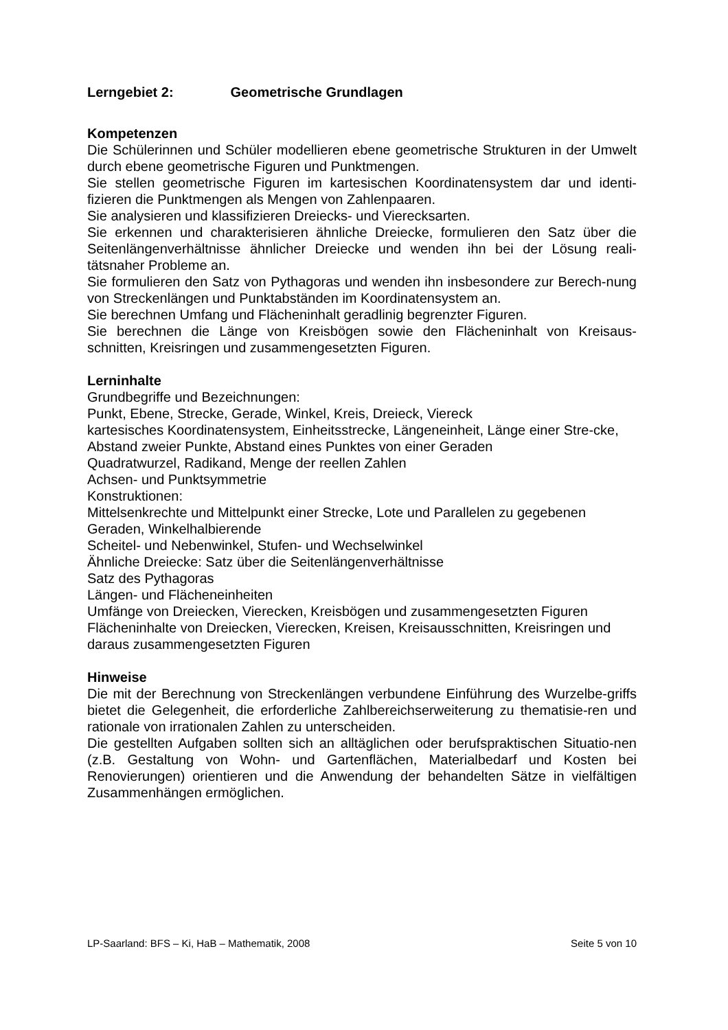Lerngebiet 2: Geometrische Grundlagen
Kompetenzen
Die Schülerinnen und Schüler modellieren ebene geometrische Strukturen in der Umwelt durch ebene geometrische Figuren und Punktmengen.
Sie stellen geometrische Figuren im kartesischen Koordinatensystem dar und identi-fizieren die Punktmengen als Mengen von Zahlenpaaren.
Sie analysieren und klassifizieren Dreiecks- und Vierecksarten.
Sie erkennen und charakterisieren ähnliche Dreiecke, formulieren den Satz über die Seitenlängenverhältnisse ähnlicher Dreiecke und wenden ihn bei der Lösung reali-tätsnaher Probleme an.
Sie formulieren den Satz von Pythagoras und wenden ihn insbesondere zur Berech-nung von Streckenlängen und Punktabständen im Koordinatensystem an.
Sie berechnen Umfang und Flächeninhalt geradlinig begrenzter Figuren.
Sie berechnen die Länge von Kreisbögen sowie den Flächeninhalt von Kreisaus-schnitten, Kreisringen und zusammengesetzten Figuren.
Lerninhalte
Grundbegriffe und Bezeichnungen:
Punkt, Ebene, Strecke, Gerade, Winkel, Kreis, Dreieck, Viereck
kartesisches Koordinatensystem, Einheitsstrecke, Längeneinheit, Länge einer Stre-cke, Abstand zweier Punkte, Abstand eines Punktes von einer Geraden
Quadratwurzel, Radikand, Menge der reellen Zahlen
Achsen- und Punktsymmetrie
Konstruktionen:
Mittelsenkrechte und Mittelpunkt einer Strecke, Lote und Parallelen zu gegebenen Geraden, Winkelhalbierende
Scheitel- und Nebenwinkel, Stufen- und Wechselwinkel
Ähnliche Dreiecke: Satz über die Seitenlängenverhältnisse
Satz des Pythagoras
Längen- und Flächeneinheiten
Umfänge von Dreiecken, Vierecken, Kreisbögen und zusammengesetzten Figuren
Flächeninhalte von Dreiecken, Vierecken, Kreisen, Kreisausschnitten, Kreisringen und daraus zusammengesetzten Figuren
Hinweise
Die mit der Berechnung von Streckenlängen verbundene Einführung des Wurzelbe-griffs bietet die Gelegenheit, die erforderliche Zahlbereichserweiterung zu thematisie-ren und rationale von irrationalen Zahlen zu unterscheiden.
Die gestellten Aufgaben sollten sich an alltäglichen oder berufspraktischen Situatio-nen (z.B. Gestaltung von Wohn- und Gartenflächen, Materialbedarf und Kosten bei Renovierungen) orientieren und die Anwendung der behandelten Sätze in vielfältigen Zusammenhängen ermöglichen.
LP-Saarland: BFS – Ki, HaB – Mathematik, 2008 Seite 5 von 10